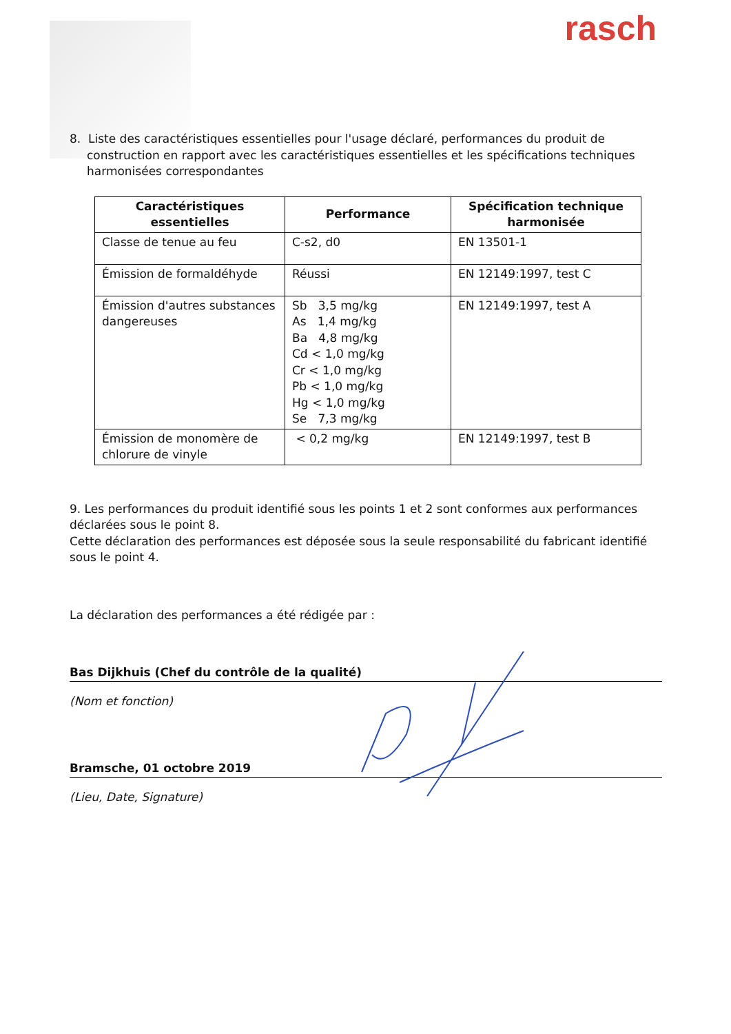rasch
8. Liste des caractéristiques essentielles pour l'usage déclaré, performances du produit de construction en rapport avec les caractéristiques essentielles et les spécifications techniques harmonisées correspondantes
| Caractéristiques essentielles | Performance | Spécification technique harmonisée |
| --- | --- | --- |
| Classe de tenue au feu | C-s2, d0 | EN 13501-1 |
| Émission de formaldéhyde | Réussi | EN 12149:1997, test C |
| Émission d'autres substances dangereuses | Sb 3,5 mg/kg As 1,4 mg/kg Ba 4,8 mg/kg Cd < 1,0 mg/kg Cr < 1,0 mg/kg Pb < 1,0 mg/kg Hg < 1,0 mg/kg Se 7,3 mg/kg | EN 12149:1997, test A |
| Émission de monomère de chlorure de vinyle | < 0,2 mg/kg | EN 12149:1997, test B |
9. Les performances du produit identifié sous les points 1 et 2 sont conformes aux performances déclarées sous le point 8.
Cette déclaration des performances est déposée sous la seule responsabilité du fabricant identifié sous le point 4.
La déclaration des performances a été rédigée par :
Bas Dijkhuis (Chef du contrôle de la qualité)
(Nom et fonction)
Bramsche, 01 octobre 2019
(Lieu, Date, Signature)